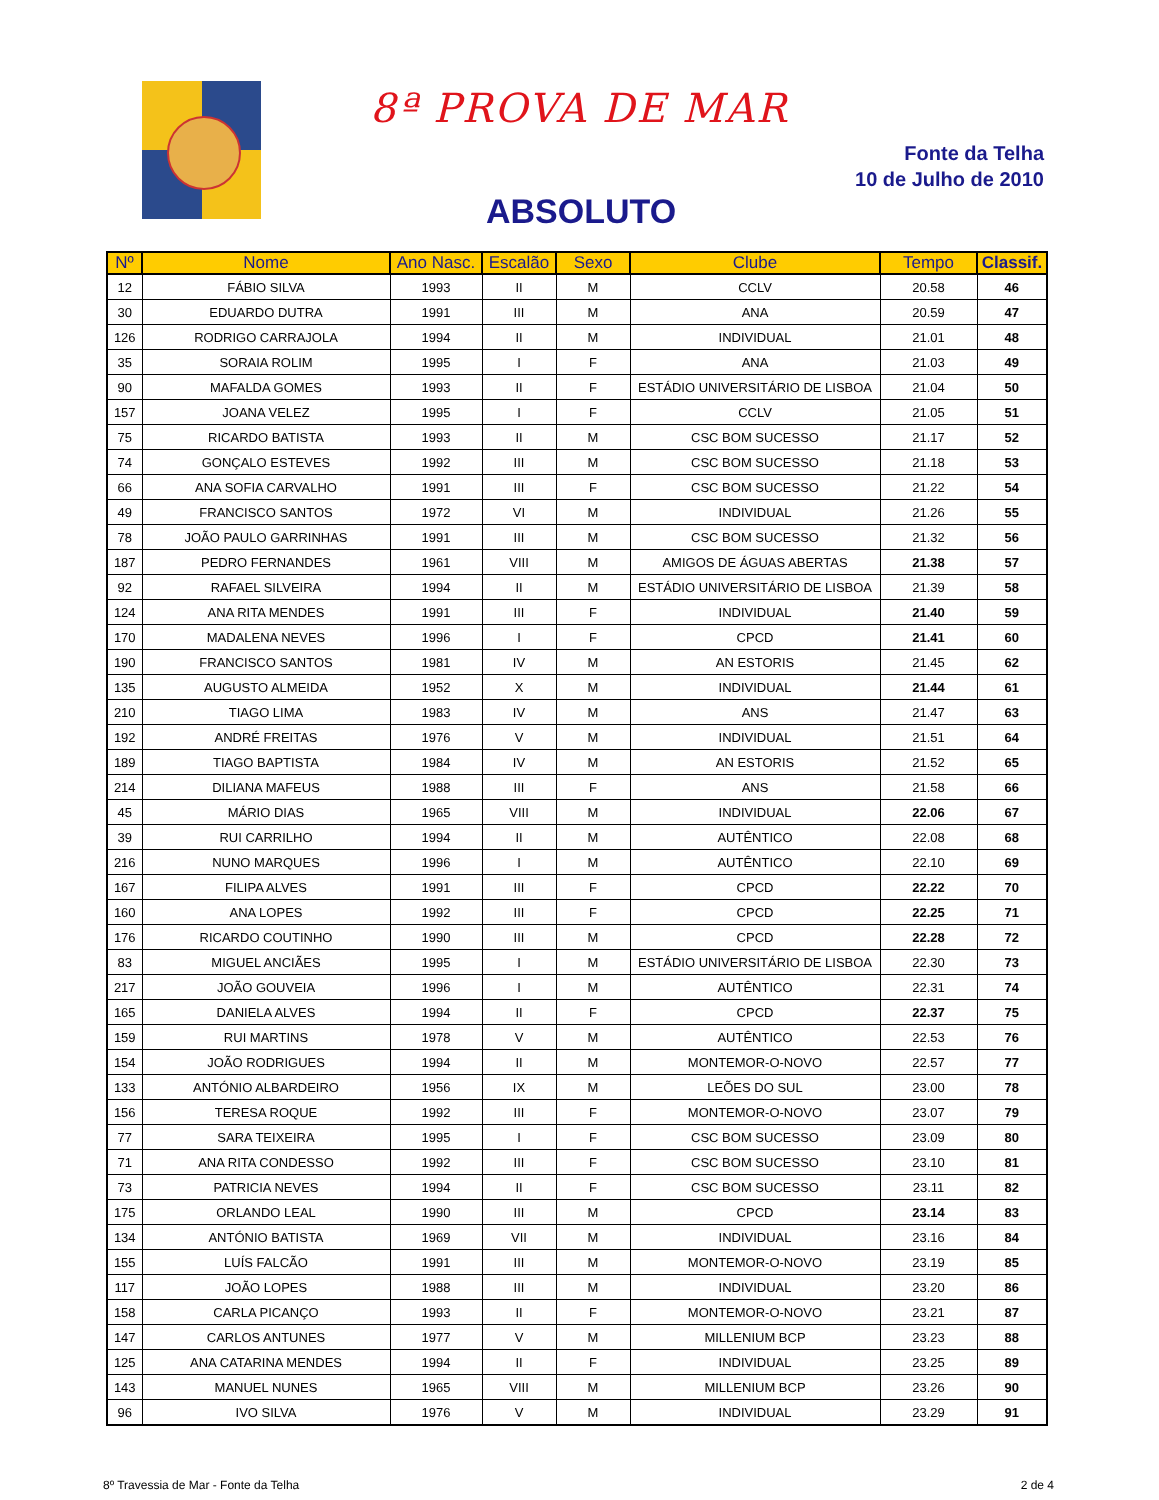8ª PROVA DE MAR
Fonte da Telha
10 de Julho de 2010
ABSOLUTO
| Nº | Nome | Ano Nasc. | Escalão | Sexo | Clube | Tempo | Classif. |
| --- | --- | --- | --- | --- | --- | --- | --- |
| 12 | FÁBIO SILVA | 1993 | II | M | CCLV | 20.58 | 46 |
| 30 | EDUARDO DUTRA | 1991 | III | M | ANA | 20.59 | 47 |
| 126 | RODRIGO CARRAJOLA | 1994 | II | M | INDIVIDUAL | 21.01 | 48 |
| 35 | SORAIA ROLIM | 1995 | I | F | ANA | 21.03 | 49 |
| 90 | MAFALDA GOMES | 1993 | II | F | ESTÁDIO UNIVERSITÁRIO DE LISBOA | 21.04 | 50 |
| 157 | JOANA VELEZ | 1995 | I | F | CCLV | 21.05 | 51 |
| 75 | RICARDO BATISTA | 1993 | II | M | CSC BOM SUCESSO | 21.17 | 52 |
| 74 | GONÇALO ESTEVES | 1992 | III | M | CSC BOM SUCESSO | 21.18 | 53 |
| 66 | ANA SOFIA CARVALHO | 1991 | III | F | CSC BOM SUCESSO | 21.22 | 54 |
| 49 | FRANCISCO SANTOS | 1972 | VI | M | INDIVIDUAL | 21.26 | 55 |
| 78 | JOÃO PAULO GARRINHAS | 1991 | III | M | CSC BOM SUCESSO | 21.32 | 56 |
| 187 | PEDRO FERNANDES | 1961 | VIII | M | AMIGOS DE ÁGUAS ABERTAS | 21.38 | 57 |
| 92 | RAFAEL SILVEIRA | 1994 | II | M | ESTÁDIO UNIVERSITÁRIO DE LISBOA | 21.39 | 58 |
| 124 | ANA RITA MENDES | 1991 | III | F | INDIVIDUAL | 21.40 | 59 |
| 170 | MADALENA NEVES | 1996 | I | F | CPCD | 21.41 | 60 |
| 190 | FRANCISCO SANTOS | 1981 | IV | M | AN ESTORIS | 21.45 | 62 |
| 135 | AUGUSTO ALMEIDA | 1952 | X | M | INDIVIDUAL | 21.44 | 61 |
| 210 | TIAGO LIMA | 1983 | IV | M | ANS | 21.47 | 63 |
| 192 | ANDRÉ FREITAS | 1976 | V | M | INDIVIDUAL | 21.51 | 64 |
| 189 | TIAGO BAPTISTA | 1984 | IV | M | AN ESTORIS | 21.52 | 65 |
| 214 | DILIANA MAFEUS | 1988 | III | F | ANS | 21.58 | 66 |
| 45 | MÁRIO DIAS | 1965 | VIII | M | INDIVIDUAL | 22.06 | 67 |
| 39 | RUI CARRILHO | 1994 | II | M | AUTÊNTICO | 22.08 | 68 |
| 216 | NUNO MARQUES | 1996 | I | M | AUTÊNTICO | 22.10 | 69 |
| 167 | FILIPA ALVES | 1991 | III | F | CPCD | 22.22 | 70 |
| 160 | ANA LOPES | 1992 | III | F | CPCD | 22.25 | 71 |
| 176 | RICARDO COUTINHO | 1990 | III | M | CPCD | 22.28 | 72 |
| 83 | MIGUEL ANCIÃES | 1995 | I | M | ESTÁDIO UNIVERSITÁRIO DE LISBOA | 22.30 | 73 |
| 217 | JOÃO GOUVEIA | 1996 | I | M | AUTÊNTICO | 22.31 | 74 |
| 165 | DANIELA ALVES | 1994 | II | F | CPCD | 22.37 | 75 |
| 159 | RUI MARTINS | 1978 | V | M | AUTÊNTICO | 22.53 | 76 |
| 154 | JOÃO RODRIGUES | 1994 | II | M | MONTEMOR-O-NOVO | 22.57 | 77 |
| 133 | ANTÓNIO ALBARDEIRO | 1956 | IX | M | LEÕES DO SUL | 23.00 | 78 |
| 156 | TERESA ROQUE | 1992 | III | F | MONTEMOR-O-NOVO | 23.07 | 79 |
| 77 | SARA TEIXEIRA | 1995 | I | F | CSC BOM SUCESSO | 23.09 | 80 |
| 71 | ANA RITA CONDESSO | 1992 | III | F | CSC BOM SUCESSO | 23.10 | 81 |
| 73 | PATRICIA NEVES | 1994 | II | F | CSC BOM SUCESSO | 23.11 | 82 |
| 175 | ORLANDO LEAL | 1990 | III | M | CPCD | 23.14 | 83 |
| 134 | ANTÓNIO BATISTA | 1969 | VII | M | INDIVIDUAL | 23.16 | 84 |
| 155 | LUÍS FALCÃO | 1991 | III | M | MONTEMOR-O-NOVO | 23.19 | 85 |
| 117 | JOÃO LOPES | 1988 | III | M | INDIVIDUAL | 23.20 | 86 |
| 158 | CARLA PICANÇO | 1993 | II | F | MONTEMOR-O-NOVO | 23.21 | 87 |
| 147 | CARLOS ANTUNES | 1977 | V | M | MILLENIUM BCP | 23.23 | 88 |
| 125 | ANA CATARINA MENDES | 1994 | II | F | INDIVIDUAL | 23.25 | 89 |
| 143 | MANUEL NUNES | 1965 | VIII | M | MILLENIUM BCP | 23.26 | 90 |
| 96 | IVO SILVA | 1976 | V | M | INDIVIDUAL | 23.29 | 91 |
8º Travessia de Mar - Fonte da Telha
2 de 4